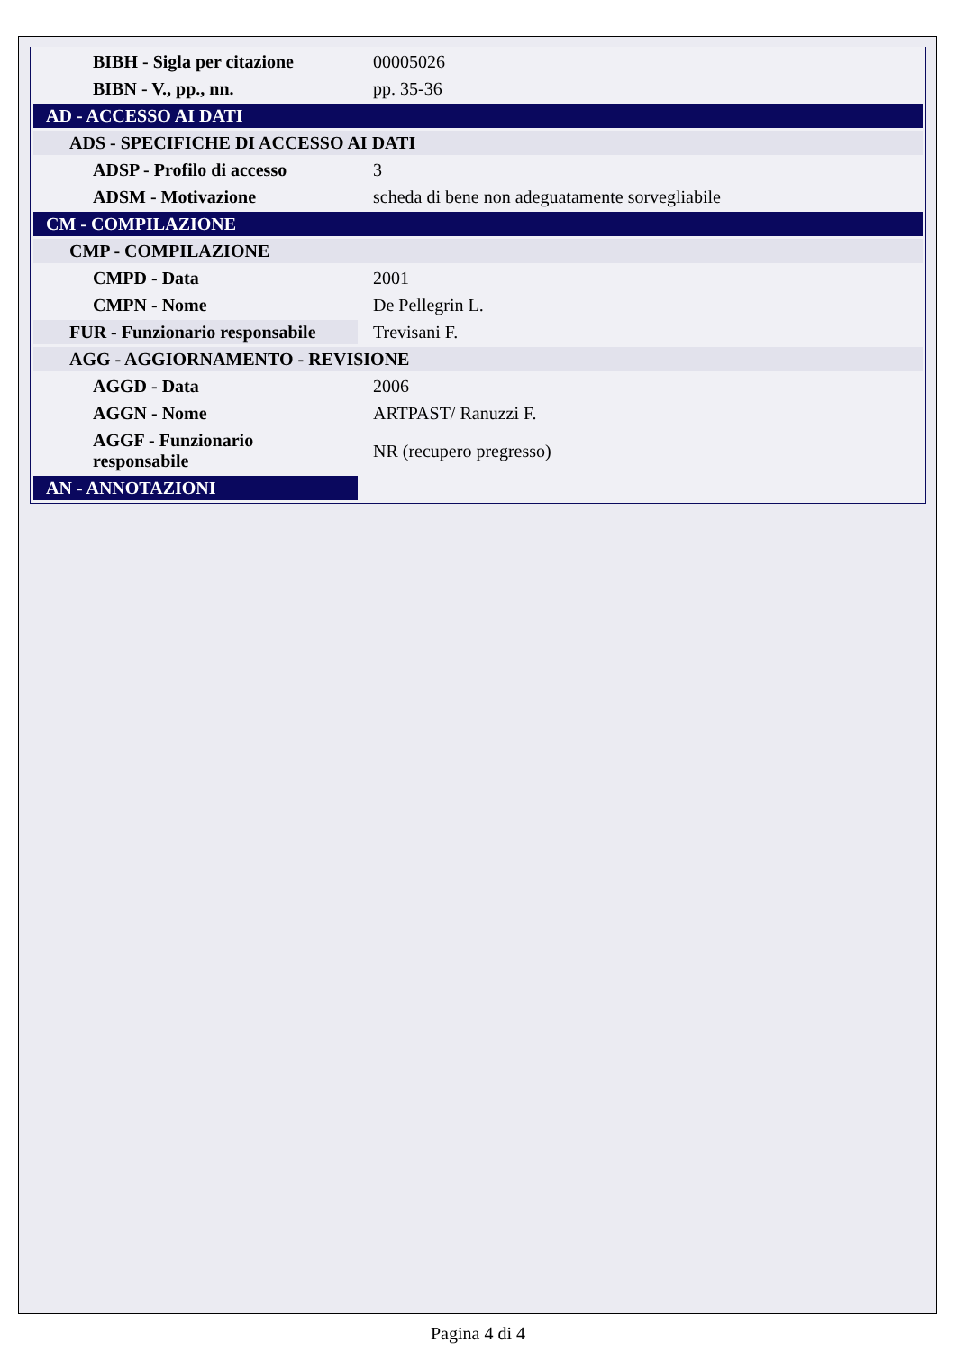| BIBH - Sigla per citazione | 00005026 |
| BIBN - V., pp., nn. | pp. 35-36 |
| AD - ACCESSO AI DATI | |
| ADS - SPECIFICHE DI ACCESSO AI DATI | |
| ADSP - Profilo di accesso | 3 |
| ADSM - Motivazione | scheda di bene non adeguatamente sorvegliabile |
| CM - COMPILAZIONE | |
| CMP - COMPILAZIONE | |
| CMPD - Data | 2001 |
| CMPN - Nome | De Pellegrin L. |
| FUR - Funzionario responsabile | Trevisani F. |
| AGG - AGGIORNAMENTO - REVISIONE | |
| AGGD - Data | 2006 |
| AGGN - Nome | ARTPAST/ Ranuzzi F. |
| AGGF - Funzionario responsabile | NR (recupero pregresso) |
| AN - ANNOTAZIONI | |
Pagina 4 di 4